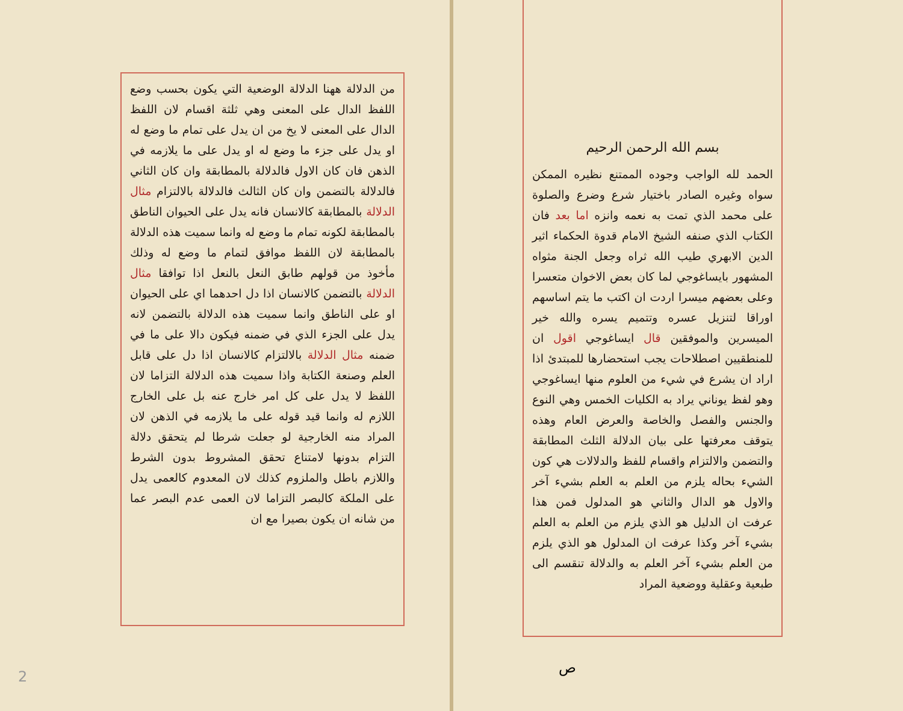بسم الله الرحمن الرحيم
الحمد لله الواجب وجوده الممتنع نظيره الممكن سواه وغيره الصادر باختيار شرع وضرع والصلوة على محمد الذي تمت به نعمه وانزه اما بعد فان الكتاب الذي صنفه الشيخ الامام قدوة الحكماء اثير الدين الابهري طيب الله ثراه وجعل الجنة مثواه المشهور بايساغوجي لما كان بعض الاخوان متعسرا وعلى بعضهم ميسرا اردت ان اكتب ما يتم اساسهم اوراقا لتنزيل عسره وتتميم يسره والله خير الميسرين والموفقين قال ايساغوجي اقول ان للمنطقيين اصطلاحات يجب استحضارها للمبتدئ اذا اراد ان يشرع في شيء من العلوم منها ايساغوجي وهو لفظ يوناني يراد به الكليات الخمس وهي النوع والجنس والفصل والخاصة والعرض العام وهذه يتوقف معرفتها على بيان الدلالة الثلث المطابقة والتضمن والالتزام واقسام للفظ والدلالات هي كون الشيء بحاله يلزم من العلم به العلم بشيء آخر والاول هو الدال والثاني هو المدلول فمن هذا عرفت ان الدليل هو الذي يلزم من العلم به العلم بشيء آخر وكذا عرفت ان المدلول هو الذي يلزم من العلم بشيء آخر العلم به والدلالة تنقسم الى طبعية وعقلية ووضعية المراد
ص
من الدلالة ههنا الدلالة الوضعية التي يكون بحسب وضع اللفظ الدال على المعنى وهي ثلثة اقسام لان اللفظ الدال على المعنى لا يخ من ان يدل على تمام ما وضع له او يدل على جزء ما وضع له او يدل على ما يلازمه في الذهن فان كان الاول فالدلالة بالمطابقة وان كان الثاني فالدلالة بالتضمن وان كان الثالث فالدلالة بالالتزام مثال الدلالة بالمطابقة كالانسان فانه يدل على الحيوان الناطق بالمطابقة لكونه تمام ما وضع له وانما سميت هذه الدلالة بالمطابقة لان اللفظ موافق لتمام ما وضع له وذلك مأخوذ من قولهم طابق النعل بالنعل اذا توافقا مثال الدلالة بالتضمن كالانسان اذا دل احدهما اي على الحيوان او على الناطق وانما سميت هذه الدلالة بالتضمن لانه يدل على الجزء الذي في ضمنه فيكون دالا على ما في ضمنه مثال الدلالة بالالتزام كالانسان اذا دل على قابل العلم وصنعة الكتابة واذا سميت هذه الدلالة التزاما لان اللفظ لا يدل على كل امر خارج عنه بل على الخارج اللازم له وانما قيد قوله على ما يلازمه في الذهن لان المراد منه الخارجية لو جعلت شرطا لم يتحقق دلالة التزام بدونها لامتناع تحقق المشروط بدون الشرط واللازم باطل والملزوم كذلك لان المعدوم كالعمى يدل على الملكة كالبصر التزاما لان العمى عدم البصر عما من شانه ان يكون بصيرا مع ان
2